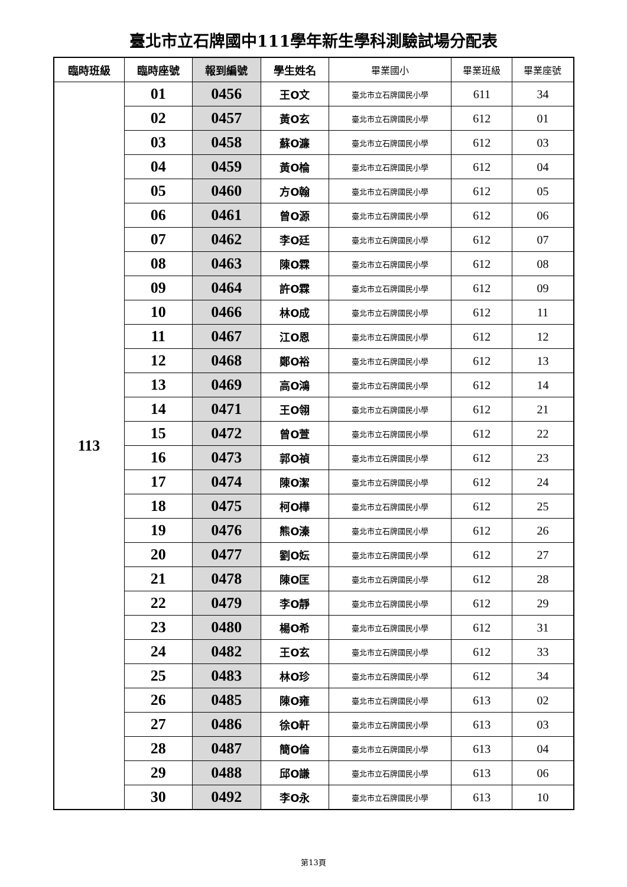臺北市立石牌國中111學年新生學科測驗試場分配表
| 臨時班級 | 臨時座號 | 報到編號 | 學生姓名 | 畢業國小 | 畢業班級 | 畢業座號 |
| --- | --- | --- | --- | --- | --- | --- |
| 113 | 01 | 0456 | 王O文 | 臺北市立石牌國民小學 | 611 | 34 |
| | 02 | 0457 | 黃O玄 | 臺北市立石牌國民小學 | 612 | 01 |
| | 03 | 0458 | 蘇O濂 | 臺北市立石牌國民小學 | 612 | 03 |
| | 04 | 0459 | 黃O棆 | 臺北市立石牌國民小學 | 612 | 04 |
| | 05 | 0460 | 方O翰 | 臺北市立石牌國民小學 | 612 | 05 |
| | 06 | 0461 | 曾O源 | 臺北市立石牌國民小學 | 612 | 06 |
| | 07 | 0462 | 李O廷 | 臺北市立石牌國民小學 | 612 | 07 |
| | 08 | 0463 | 陳O霖 | 臺北市立石牌國民小學 | 612 | 08 |
| | 09 | 0464 | 許O霖 | 臺北市立石牌國民小學 | 612 | 09 |
| | 10 | 0466 | 林O成 | 臺北市立石牌國民小學 | 612 | 11 |
| | 11 | 0467 | 江O恩 | 臺北市立石牌國民小學 | 612 | 12 |
| | 12 | 0468 | 鄭O裕 | 臺北市立石牌國民小學 | 612 | 13 |
| | 13 | 0469 | 高O鴻 | 臺北市立石牌國民小學 | 612 | 14 |
| | 14 | 0471 | 王O翎 | 臺北市立石牌國民小學 | 612 | 21 |
| | 15 | 0472 | 曾O萱 | 臺北市立石牌國民小學 | 612 | 22 |
| | 16 | 0473 | 郭O禎 | 臺北市立石牌國民小學 | 612 | 23 |
| | 17 | 0474 | 陳O潔 | 臺北市立石牌國民小學 | 612 | 24 |
| | 18 | 0475 | 柯O樺 | 臺北市立石牌國民小學 | 612 | 25 |
| | 19 | 0476 | 熊O溱 | 臺北市立石牌國民小學 | 612 | 26 |
| | 20 | 0477 | 劉O妘 | 臺北市立石牌國民小學 | 612 | 27 |
| | 21 | 0478 | 陳O匡 | 臺北市立石牌國民小學 | 612 | 28 |
| | 22 | 0479 | 李O靜 | 臺北市立石牌國民小學 | 612 | 29 |
| | 23 | 0480 | 楊O希 | 臺北市立石牌國民小學 | 612 | 31 |
| | 24 | 0482 | 王O玄 | 臺北市立石牌國民小學 | 612 | 33 |
| | 25 | 0483 | 林O珍 | 臺北市立石牌國民小學 | 612 | 34 |
| | 26 | 0485 | 陳O雍 | 臺北市立石牌國民小學 | 613 | 02 |
| | 27 | 0486 | 徐O軒 | 臺北市立石牌國民小學 | 613 | 03 |
| | 28 | 0487 | 簡O倫 | 臺北市立石牌國民小學 | 613 | 04 |
| | 29 | 0488 | 邱O謙 | 臺北市立石牌國民小學 | 613 | 06 |
| | 30 | 0492 | 李O永 | 臺北市立石牌國民小學 | 613 | 10 |
第13頁